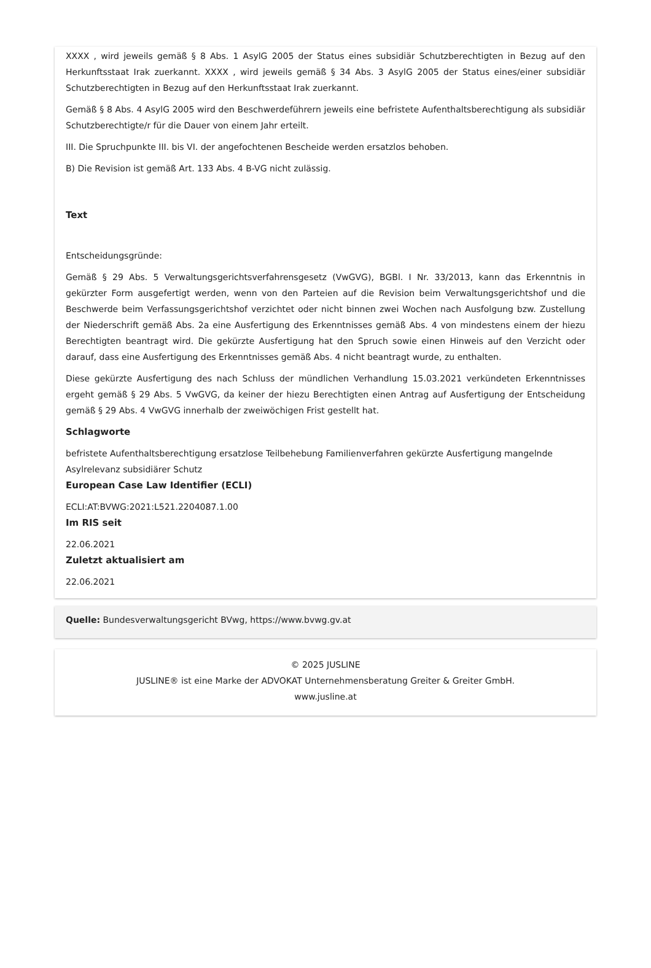XXXX , wird jeweils gemäß § 8 Abs. 1 AsylG 2005 der Status eines subsidiär Schutzberechtigten in Bezug auf den Herkunftsstaat Irak zuerkannt. XXXX , wird jeweils gemäß § 34 Abs. 3 AsylG 2005 der Status eines/einer subsidiär Schutzberechtigten in Bezug auf den Herkunftsstaat Irak zuerkannt.
Gemäß § 8 Abs. 4 AsylG 2005 wird den Beschwerdeführern jeweils eine befristete Aufenthaltsberechtigung als subsidiär Schutzberechtigte/r für die Dauer von einem Jahr erteilt.
III. Die Spruchpunkte III. bis VI. der angefochtenen Bescheide werden ersatzlos behoben.
B) Die Revision ist gemäß Art. 133 Abs. 4 B-VG nicht zulässig.
Text
Entscheidungsgründe:
Gemäß § 29 Abs. 5 Verwaltungsgerichtsverfahrensgesetz (VwGVG), BGBl. I Nr. 33/2013, kann das Erkenntnis in gekürzter Form ausgefertigt werden, wenn von den Parteien auf die Revision beim Verwaltungsgerichtshof und die Beschwerde beim Verfassungsgerichtshof verzichtet oder nicht binnen zwei Wochen nach Ausfolgung bzw. Zustellung der Niederschrift gemäß Abs. 2a eine Ausfertigung des Erkenntnisses gemäß Abs. 4 von mindestens einem der hiezu Berechtigten beantragt wird. Die gekürzte Ausfertigung hat den Spruch sowie einen Hinweis auf den Verzicht oder darauf, dass eine Ausfertigung des Erkenntnisses gemäß Abs. 4 nicht beantragt wurde, zu enthalten.
Diese gekürzte Ausfertigung des nach Schluss der mündlichen Verhandlung 15.03.2021 verkündeten Erkenntnisses ergeht gemäß § 29 Abs. 5 VwGVG, da keiner der hiezu Berechtigten einen Antrag auf Ausfertigung der Entscheidung gemäß § 29 Abs. 4 VwGVG innerhalb der zweiwöchigen Frist gestellt hat.
Schlagworte
befristete Aufenthaltsberechtigung ersatzlose Teilbehebung Familienverfahren gekürzte Ausfertigung mangelnde Asylrelevanz subsidiärer Schutz
European Case Law Identifier (ECLI)
ECLI:AT:BVWG:2021:L521.2204087.1.00
Im RIS seit
22.06.2021
Zuletzt aktualisiert am
22.06.2021
Quelle: Bundesverwaltungsgericht BVwg, https://www.bvwg.gv.at
© 2025 JUSLINE
JUSLINE® ist eine Marke der ADVOKAT Unternehmensberatung Greiter & Greiter GmbH.
www.jusline.at